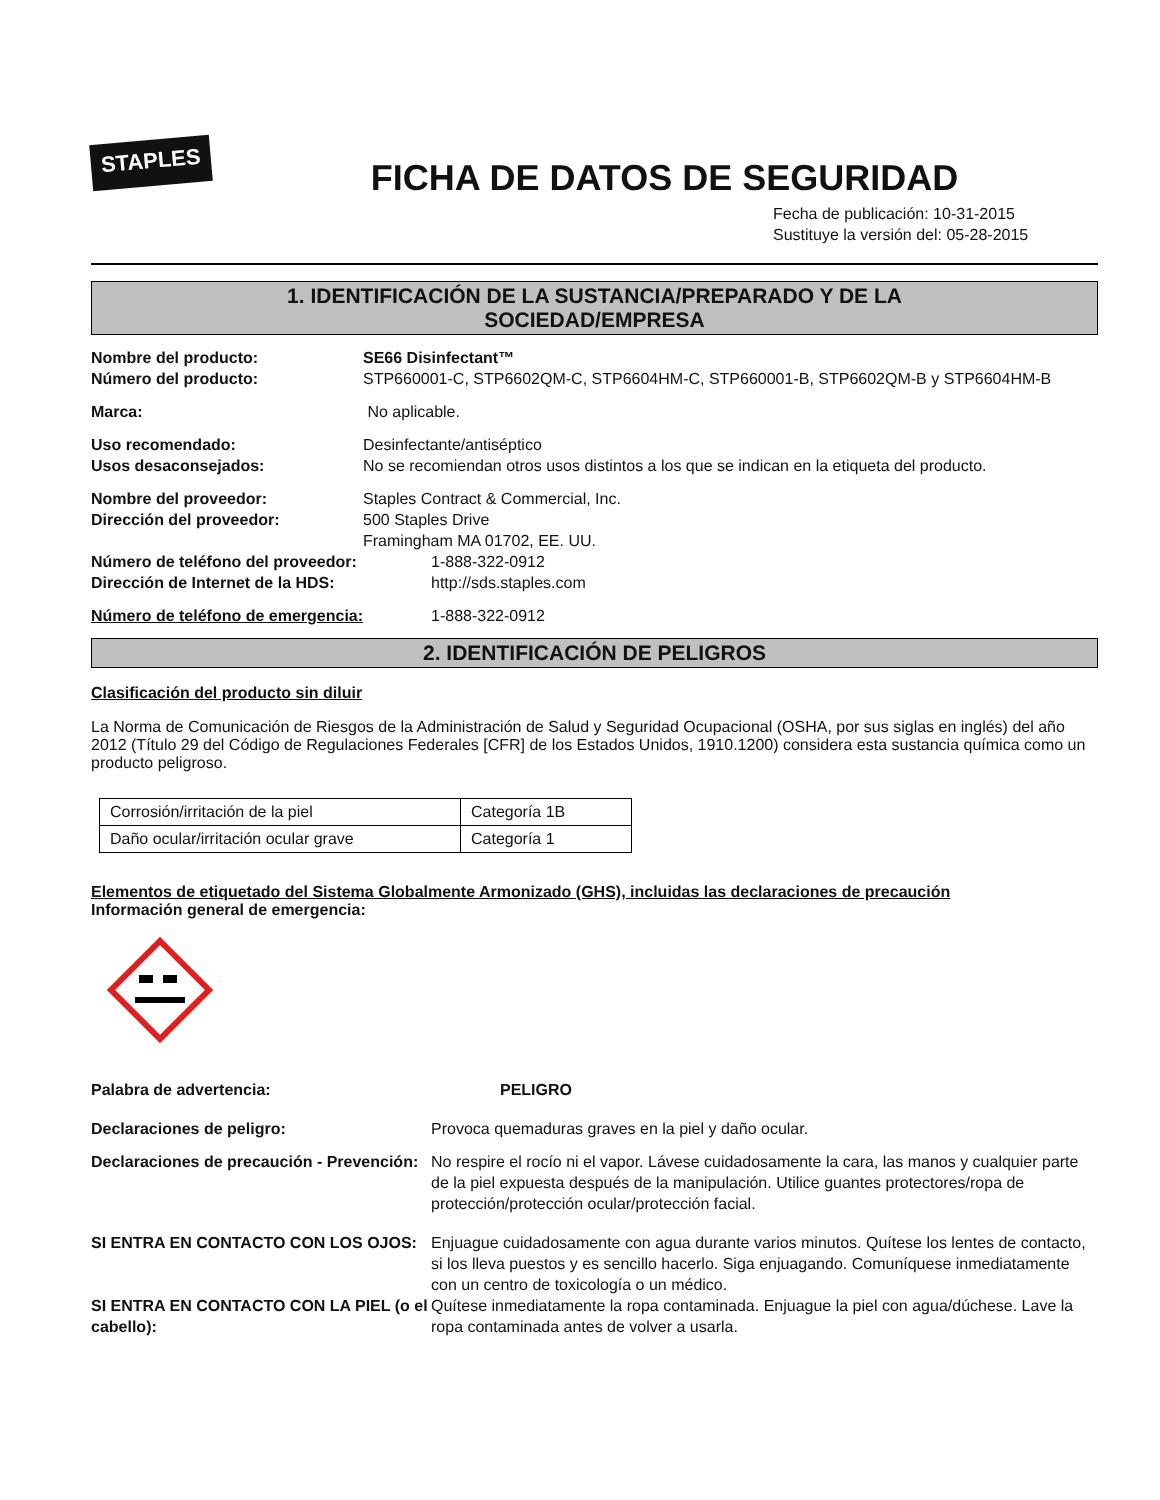STAPLES
FICHA DE DATOS DE SEGURIDAD
Fecha de publicación: 10-31-2015
Sustituye la versión del: 05-28-2015
1. IDENTIFICACIÓN DE LA SUSTANCIA/PREPARADO Y DE LA
SOCIEDAD/EMPRESA
Nombre del producto: SE66 Disinfectant™
Número del producto: STP660001-C, STP6602QM-C, STP6604HM-C, STP660001-B, STP6602QM-B y STP6604HM-B
Marca: No aplicable.
Uso recomendado: Desinfectante/antiséptico
Usos desaconsejados: No se recomiendan otros usos distintos a los que se indican en la etiqueta del producto.
Nombre del proveedor: Staples Contract & Commercial, Inc.
Dirección del proveedor: 500 Staples Drive
Framingham MA 01702, EE. UU.
Número de teléfono del proveedor: 1-888-322-0912
Dirección de Internet de la HDS: http://sds.staples.com
Número de teléfono de emergencia: 1-888-322-0912
2. IDENTIFICACIÓN DE PELIGROS
Clasificación del producto sin diluir
La Norma de Comunicación de Riesgos de la Administración de Salud y Seguridad Ocupacional (OSHA, por sus siglas en inglés) del año 2012 (Título 29 del Código de Regulaciones Federales [CFR] de los Estados Unidos, 1910.1200) considera esta sustancia química como un producto peligroso.
| Corrosión/irritación de la piel | Categoría 1B |
| Daño ocular/irritación ocular grave | Categoría 1 |
Elementos de etiquetado del Sistema Globalmente Armonizado (GHS), incluidas las declaraciones de precaución
Información general de emergencia:
Palabra de advertencia: PELIGRO
Declaraciones de peligro: Provoca quemaduras graves en la piel y daño ocular.
Declaraciones de precaución - Prevención:
No respire el rocío ni el vapor. Lávese cuidadosamente la cara, las manos y cualquier parte de la piel expuesta después de la manipulación. Utilice guantes protectores/ropa de protección/protección ocular/protección facial.
SI ENTRA EN CONTACTO CON LOS OJOS: Enjuague cuidadosamente con agua durante varios minutos. Quítese los lentes de contacto, si los lleva puestos y es sencillo hacerlo. Siga enjuagando. Comuníquese inmediatamente con un centro de toxicología o un médico.
SI ENTRA EN CONTACTO CON LA PIEL (o el cabello):
Quítese inmediatamente la ropa contaminada. Enjuague la piel con agua/dúchese. Lave la ropa contaminada antes de volver a usarla.